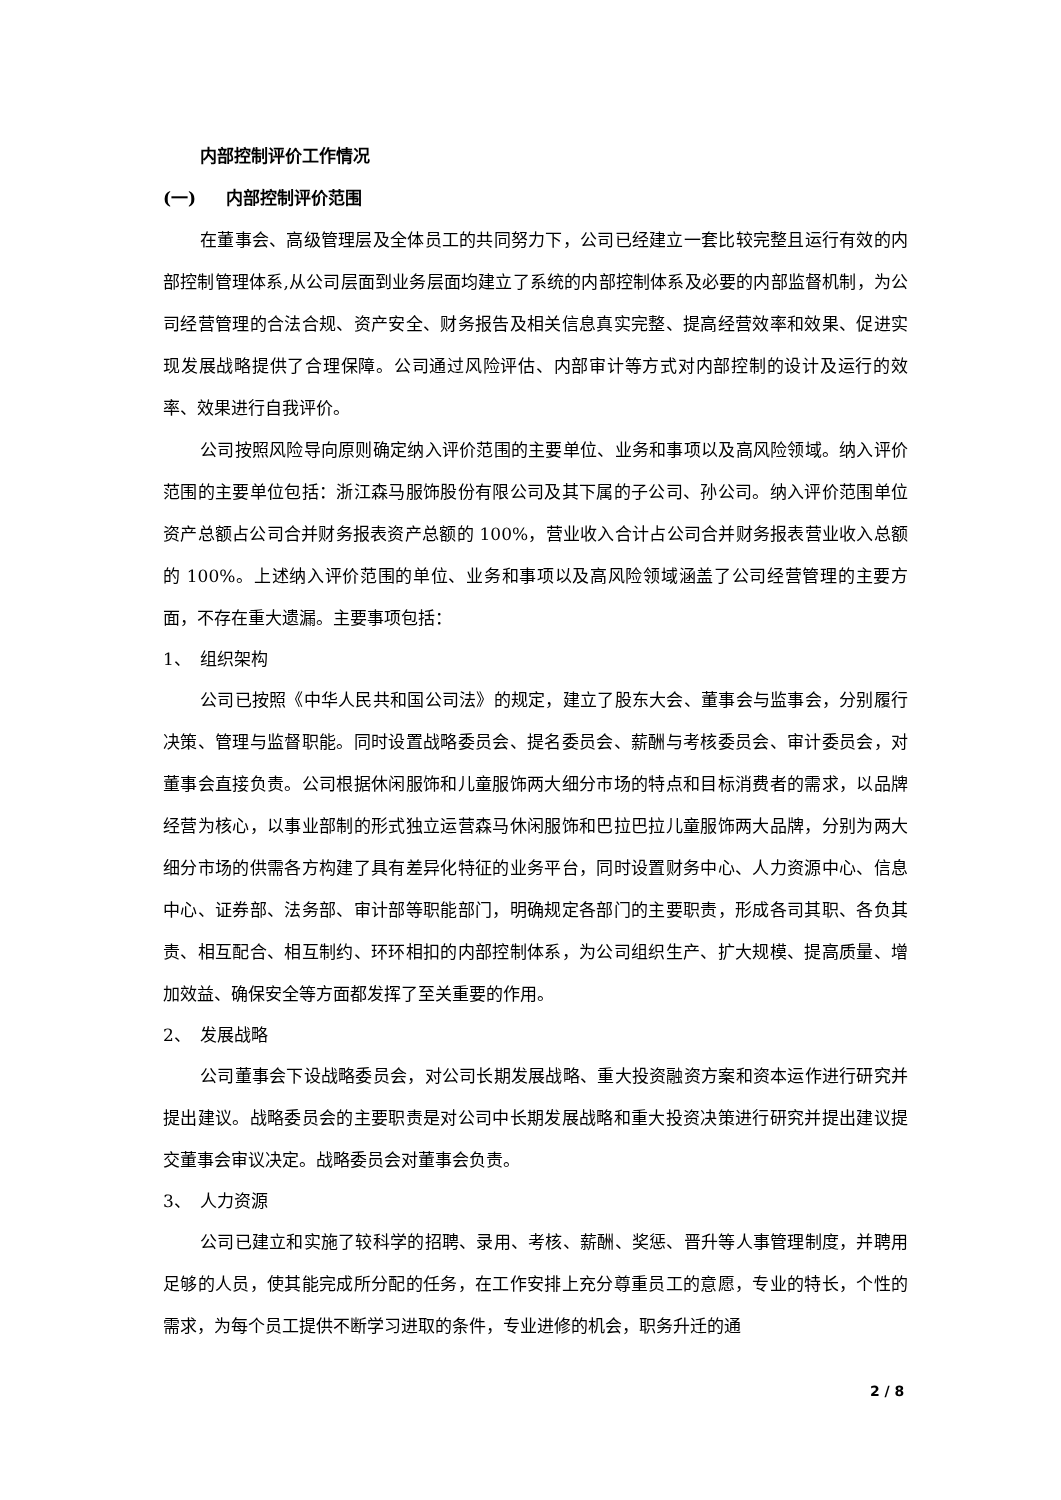内部控制评价工作情况
(一) 内部控制评价范围
在董事会、高级管理层及全体员工的共同努力下，公司已经建立一套比较完整且运行有效的内部控制管理体系,从公司层面到业务层面均建立了系统的内部控制体系及必要的内部监督机制，为公司经营管理的合法合规、资产安全、财务报告及相关信息真实完整、提高经营效率和效果、促进实现发展战略提供了合理保障。公司通过风险评估、内部审计等方式对内部控制的设计及运行的效率、效果进行自我评价。
公司按照风险导向原则确定纳入评价范围的主要单位、业务和事项以及高风险领域。纳入评价范围的主要单位包括：浙江森马服饰股份有限公司及其下属的子公司、孙公司。纳入评价范围单位资产总额占公司合并财务报表资产总额的 100%，营业收入合计占公司合并财务报表营业收入总额的 100%。上述纳入评价范围的单位、业务和事项以及高风险领域涵盖了公司经营管理的主要方面，不存在重大遗漏。主要事项包括：
1、 组织架构
公司已按照《中华人民共和国公司法》的规定，建立了股东大会、董事会与监事会，分别履行决策、管理与监督职能。同时设置战略委员会、提名委员会、薪酬与考核委员会、审计委员会，对董事会直接负责。公司根据休闲服饰和儿童服饰两大细分市场的特点和目标消费者的需求，以品牌经营为核心，以事业部制的形式独立运营森马休闲服饰和巴拉巴拉儿童服饰两大品牌，分别为两大细分市场的供需各方构建了具有差异化特征的业务平台，同时设置财务中心、人力资源中心、信息中心、证券部、法务部、审计部等职能部门，明确规定各部门的主要职责，形成各司其职、各负其责、相互配合、相互制约、环环相扣的内部控制体系，为公司组织生产、扩大规模、提高质量、增加效益、确保安全等方面都发挥了至关重要的作用。
2、 发展战略
公司董事会下设战略委员会，对公司长期发展战略、重大投资融资方案和资本运作进行研究并提出建议。战略委员会的主要职责是对公司中长期发展战略和重大投资决策进行研究并提出建议提交董事会审议决定。战略委员会对董事会负责。
3、 人力资源
公司已建立和实施了较科学的招聘、录用、考核、薪酬、奖惩、晋升等人事管理制度，并聘用足够的人员，使其能完成所分配的任务，在工作安排上充分尊重员工的意愿，专业的特长，个性的需求，为每个员工提供不断学习进取的条件，专业进修的机会，职务升迁的通
2 / 8